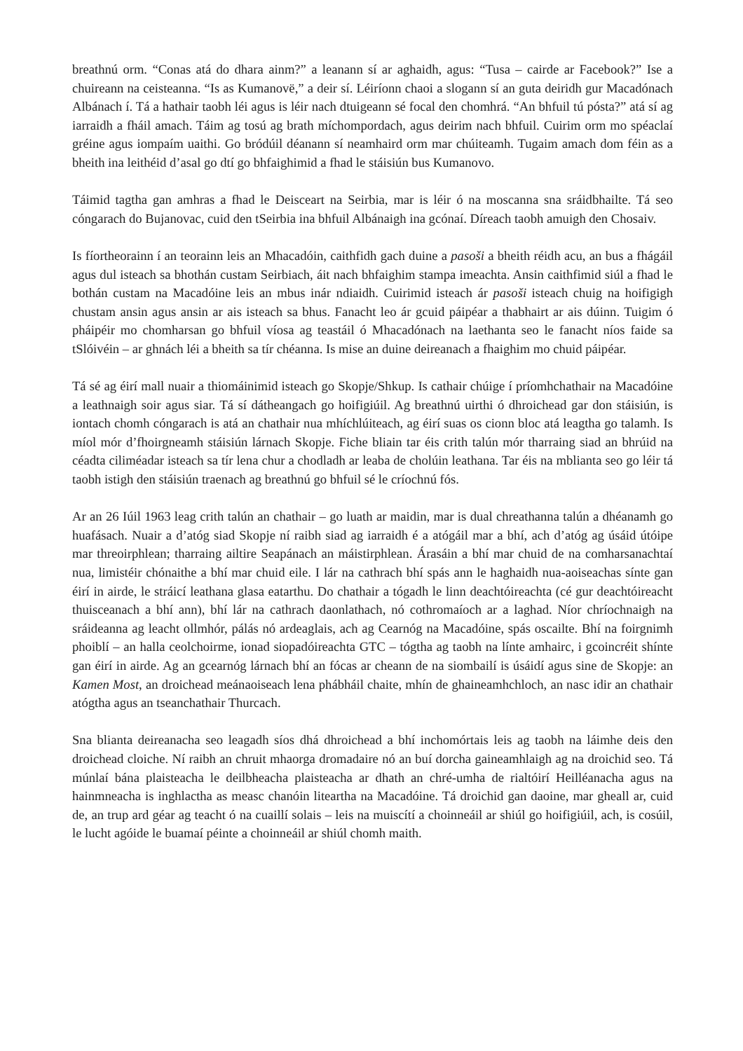breathnú orm. “Conas atá do dhara ainm?” a leanann sí ar aghaidh, agus: “Tusa – cairde ar Facebook?” Ise a chuireann na ceisteanna. “Is as Kumanovë,” a deir sí. Léiríonn chaoi a slogann sí an guta deiridh gur Macadónach Albánach í. Tá a hathair taobh léi agus is léir nach dtuigeann sé focal den chomhrá. “An bhfuil tú pósta?” atá sí ag iarraidh a fháil amach. Táim ag tosú ag brath míchompordach, agus deirim nach bhfuil. Cuirim orm mo spéaclaí gréine agus iompaím uaithi. Go bródúil déanann sí neamhaird orm mar chúiteamh. Tugaim amach dom féin as a bheith ina leithéid d’asal go dtí go bhfaighimid a fhad le stáisiún bus Kumanovo.
Táimid tagtha gan amhras a fhad le Deisceart na Seirbia, mar is léir ó na moscanna sna sráidbhailte. Tá seo cóngarach do Bujanovac, cuid den tSeirbia ina bhfuil Albánaigh ina gcónaí. Díreach taobh amuigh den Chosaiv.
Is fíortheorainn í an teorainn leis an Mhacadóin, caithfidh gach duine a pasoši a bheith réidh acu, an bus a fhágáil agus dul isteach sa bhothán custam Seirbiach, áit nach bhfaighim stampa imeachta. Ansin caithfimid siúl a fhad le bothán custam na Macadóine leis an mbus inár ndiaidh. Cuirimid isteach ár pasoši isteach chuig na hoifigigh chustam ansin agus ansin ar ais isteach sa bhus. Fanacht leo ár gcuid páipéar a thabhairt ar ais dúinn. Tuigim ó pháipéir mo chomharsan go bhfuil víosa ag teastáil ó Mhacadónach na laethanta seo le fanacht níos faide sa tSlóivéin – ar ghnách léi a bheith sa tír chéanna. Is mise an duine deireanach a fhaighim mo chuid páipéar.
Tá sé ag éirí mall nuair a thiomáinimid isteach go Skopje/Shkup. Is cathair chúige í príomhchathair na Macadóine a leathnaigh soir agus siar. Tá sí dátheangach go hoifigiúil. Ag breathnú uirthi ó dhroichead gar don stáisiún, is iontach chomh cóngarach is atá an chathair nua mhíchlúiteach, ag éirí suas os cionn bloc atá leagtha go talamh. Is míol mór d’fhoirgneamh stáisiún lárnach Skopje. Fiche bliain tar éis crith talún mór tharraing siad an bhrúid na céadta ciliméadar isteach sa tír lena chur a chodladh ar leaba de cholúin leathana. Tar éis na mblianta seo go léir tá taobh istigh den stáisiún traenach ag breathnú go bhfuil sé le críochnú fós.
Ar an 26 Iúil 1963 leag crith talún an chathair – go luath ar maidin, mar is dual chreathanna talún a dhéanamh go huafásach. Nuair a d’atóg siad Skopje ní raibh siad ag iarraidh é a atógáil mar a bhí, ach d’atóg ag úsáid útóipe mar threoirphlean; tharraing ailtire Seapánach an máistirphlean. Árasáin a bhí mar chuid de na comharsanachtaí nua, limistéir chónaithe a bhí mar chuid eile. I lár na cathrach bhí spás ann le haghaidh nua-aoiseachas sínte gan éirí in airde, le stráicí leathana glasa eatarthu. Do chathair a tógadh le linn deachtóireachta (cé gur deachtóireacht thuisceanach a bhí ann), bhí lár na cathrach daonlathach, nó cothromaíoch ar a laghad. Níor chríochnaigh na sráideanna ag leacht ollmhór, pálás nó ardeaglais, ach ag Cearnóg na Macadóine, spás oscailte. Bhí na foirgnimh phoiblí – an halla ceolchoirme, ionad siopadóireachta GTC – tógtha ag taobh na línte amhairc, i gcoincréit shínte gan éirí in airde. Ag an gcearnóg lárnach bhí an fócas ar cheann de na siombailí is úsáidí agus sine de Skopje: an Kamen Most, an droichead meánaoiseach lena phábháil chaite, mhín de ghaineamhchloch, an nasc idir an chathair atógtha agus an tseanchathair Thurcach.
Sna blianta deireanacha seo leagadh síos dhá dhroichead a bhí inchomórtais leis ag taobh na láimhe deis den droichead cloiche. Ní raibh an chruit mhaorga dromadaire nó an buí dorcha gaineamhlaigh ag na droichid seo. Tá múnlaí bána plaisteacha le deilbheacha plaisteacha ar dhath an chré-umha de rialtóirí Heilléanacha agus na hainmneacha is inghlactha as measc chanóin liteartha na Macadóine. Tá droichid gan daoine, mar gheall ar, cuid de, an trup ard géar ag teacht ó na cuaillí solais – leis na muiscítí a choinneáil ar shiúl go hoifigiúil, ach, is cosúil, le lucht agóide le buamaí péinte a choinneáil ar shiúl chomh maith.